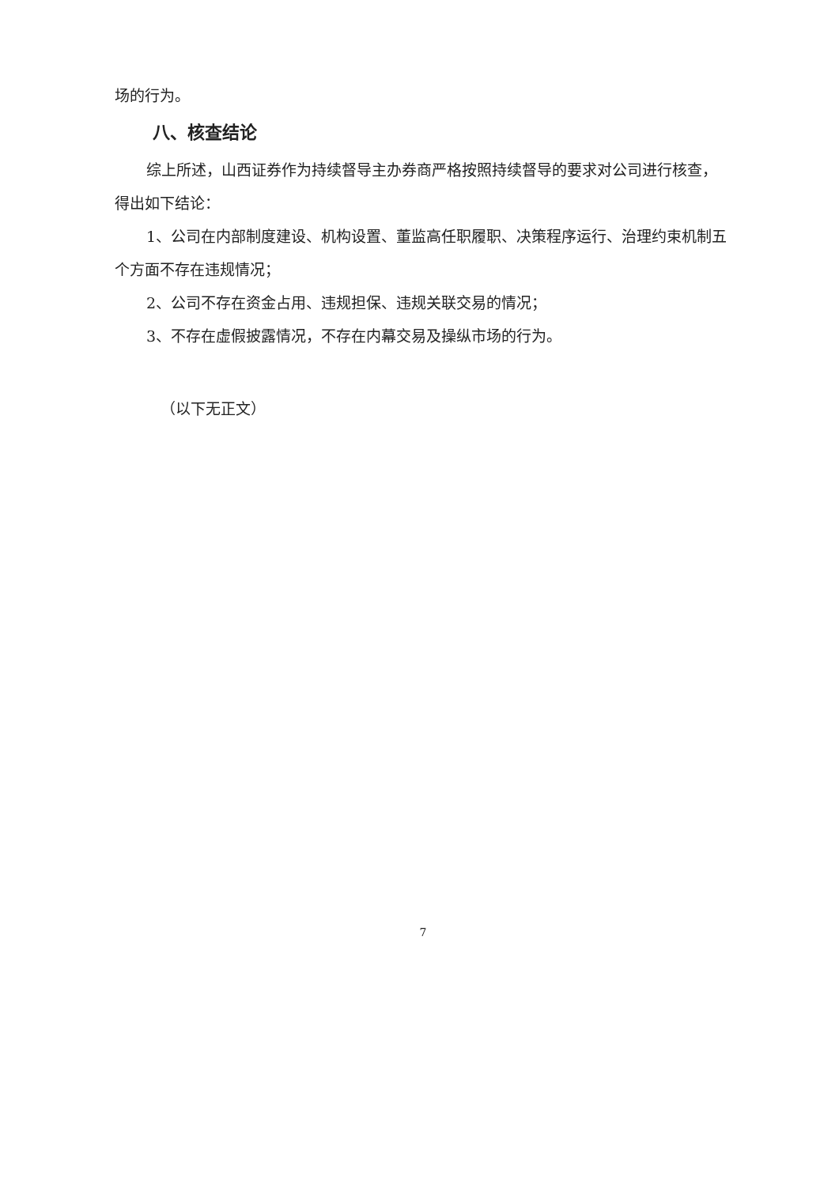场的行为。
八、核查结论
综上所述，山西证券作为持续督导主办券商严格按照持续督导的要求对公司进行核查，得出如下结论：
1、公司在内部制度建设、机构设置、董监高任职履职、决策程序运行、治理约束机制五个方面不存在违规情况；
2、公司不存在资金占用、违规担保、违规关联交易的情况；
3、不存在虚假披露情况，不存在内幕交易及操纵市场的行为。
（以下无正文）
7